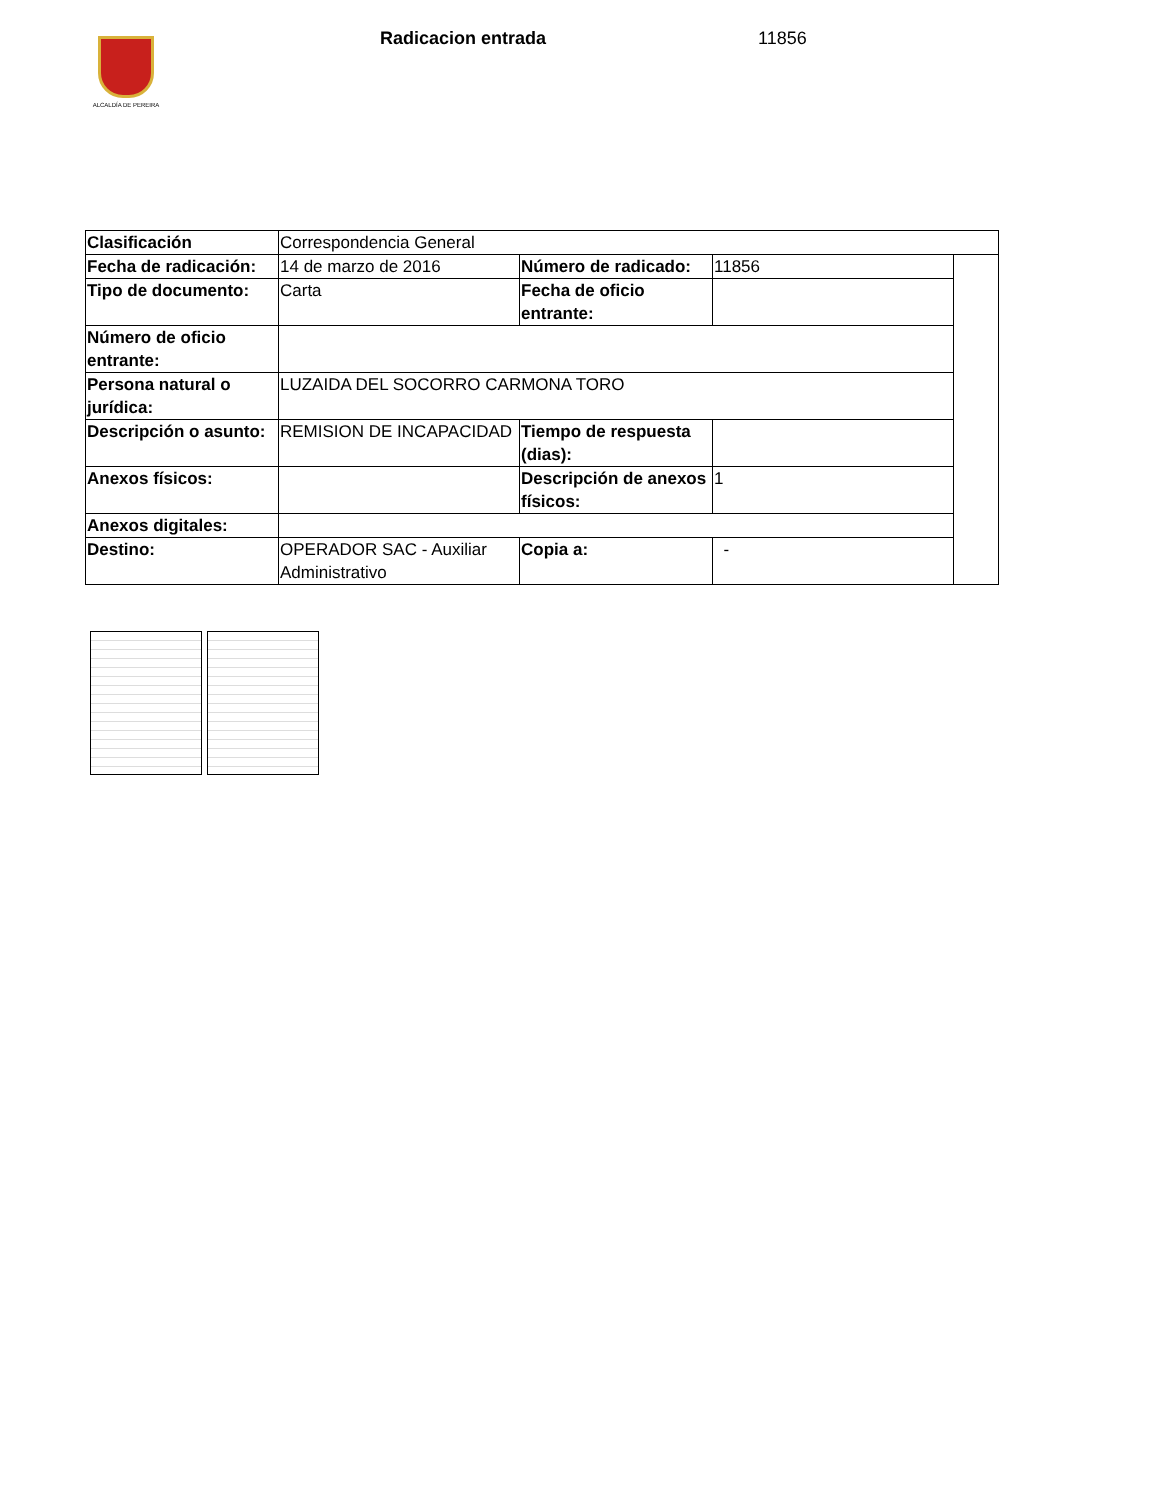ALCALDÍA DE PEREIRA Radicacion entrada 11856
| Clasificación | Correspondencia General | | | |
| Fecha de radicación: | 14 de marzo de 2016 | Número de radicado: | 11856 | |
| Tipo de documento: | Carta | Fecha de oficio entrante: | | |
| Número de oficio entrante: | | | | |
| Persona natural o jurídica: | LUZAIDA DEL SOCORRO CARMONA TORO | | | |
| Descripción o asunto: | REMISION DE INCAPACIDAD | Tiempo de respuesta (dias): | | |
| Anexos físicos: | | Descripción de anexos físicos: | 1 | |
| Anexos digitales: | | | | |
| Destino: | OPERADOR SAC - Auxiliar Administrativo | Copia a: | - | |